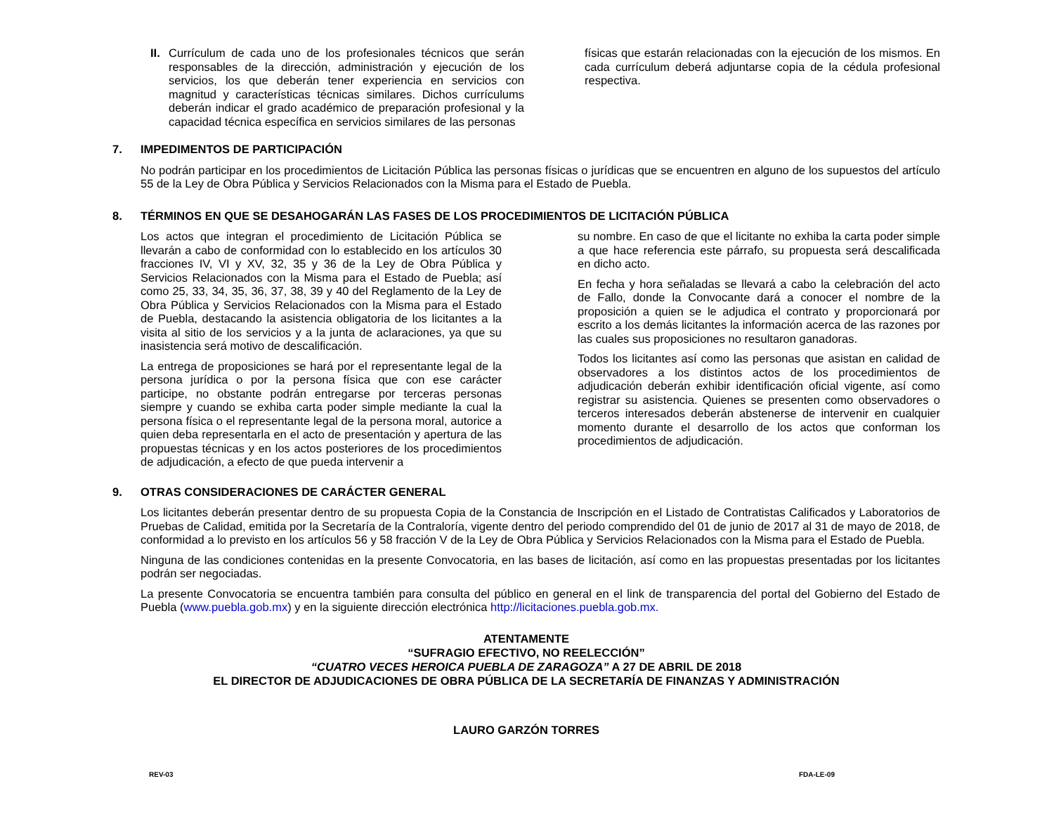II.
Currículum de cada uno de los profesionales técnicos que serán responsables de la dirección, administración y ejecución de los servicios, los que deberán tener experiencia en servicios con magnitud y características técnicas similares. Dichos currículums deberán indicar el grado académico de preparación profesional y la capacidad técnica específica en servicios similares de las personas
físicas que estarán relacionadas con la ejecución de los mismos. En cada currículum deberá adjuntarse copia de la cédula profesional respectiva.
7. IMPEDIMENTOS DE PARTICIPACIÓN
No podrán participar en los procedimientos de Licitación Pública las personas físicas o jurídicas que se encuentren en alguno de los supuestos del artículo 55 de la Ley de Obra Pública y Servicios Relacionados con la Misma para el Estado de Puebla.
8. TÉRMINOS EN QUE SE DESAHOGARÁN LAS FASES DE LOS PROCEDIMIENTOS DE LICITACIÓN PÚBLICA
Los actos que integran el procedimiento de Licitación Pública se llevarán a cabo de conformidad con lo establecido en los artículos 30 fracciones IV, VI y XV, 32, 35 y 36 de la Ley de Obra Pública y Servicios Relacionados con la Misma para el Estado de Puebla; así como 25, 33, 34, 35, 36, 37, 38, 39 y 40 del Reglamento de la Ley de Obra Pública y Servicios Relacionados con la Misma para el Estado de Puebla, destacando la asistencia obligatoria de los licitantes a la visita al sitio de los servicios y a la junta de aclaraciones, ya que su inasistencia será motivo de descalificación.
La entrega de proposiciones se hará por el representante legal de la persona jurídica o por la persona física que con ese carácter participe, no obstante podrán entregarse por terceras personas siempre y cuando se exhiba carta poder simple mediante la cual la persona física o el representante legal de la persona moral, autorice a quien deba representarla en el acto de presentación y apertura de las propuestas técnicas y en los actos posteriores de los procedimientos de adjudicación, a efecto de que pueda intervenir a
su nombre. En caso de que el licitante no exhiba la carta poder simple a que hace referencia este párrafo, su propuesta será descalificada en dicho acto.
En fecha y hora señaladas se llevará a cabo la celebración del acto de Fallo, donde la Convocante dará a conocer el nombre de la proposición a quien se le adjudica el contrato y proporcionará por escrito a los demás licitantes la información acerca de las razones por las cuales sus proposiciones no resultaron ganadoras.
Todos los licitantes así como las personas que asistan en calidad de observadores a los distintos actos de los procedimientos de adjudicación deberán exhibir identificación oficial vigente, así como registrar su asistencia. Quienes se presenten como observadores o terceros interesados deberán abstenerse de intervenir en cualquier momento durante el desarrollo de los actos que conforman los procedimientos de adjudicación.
9. OTRAS CONSIDERACIONES DE CARÁCTER GENERAL
Los licitantes deberán presentar dentro de su propuesta Copia de la Constancia de Inscripción en el Listado de Contratistas Calificados y Laboratorios de Pruebas de Calidad, emitida por la Secretaría de la Contraloría, vigente dentro del periodo comprendido del 01 de junio de 2017 al 31 de mayo de 2018, de conformidad a lo previsto en los artículos 56 y 58 fracción V de la Ley de Obra Pública y Servicios Relacionados con la Misma para el Estado de Puebla.
Ninguna de las condiciones contenidas en la presente Convocatoria, en las bases de licitación, así como en las propuestas presentadas por los licitantes podrán ser negociadas.
La presente Convocatoria se encuentra también para consulta del público en general en el link de transparencia del portal del Gobierno del Estado de Puebla (www.puebla.gob.mx) y en la siguiente dirección electrónica http://licitaciones.puebla.gob.mx.
ATENTAMENTE
“SUFRAGIO EFECTIVO, NO REELECCIÓN”
“CUATRO VECES HEROICA PUEBLA DE ZARAGOZA” A 27 DE ABRIL DE 2018
EL DIRECTOR DE ADJUDICACIONES DE OBRA PÚBLICA DE LA SECRETARÍA DE FINANZAS Y ADMINISTRACIÓN
LAURO GARZÓN TORRES
REV-03 FDA-LE-09